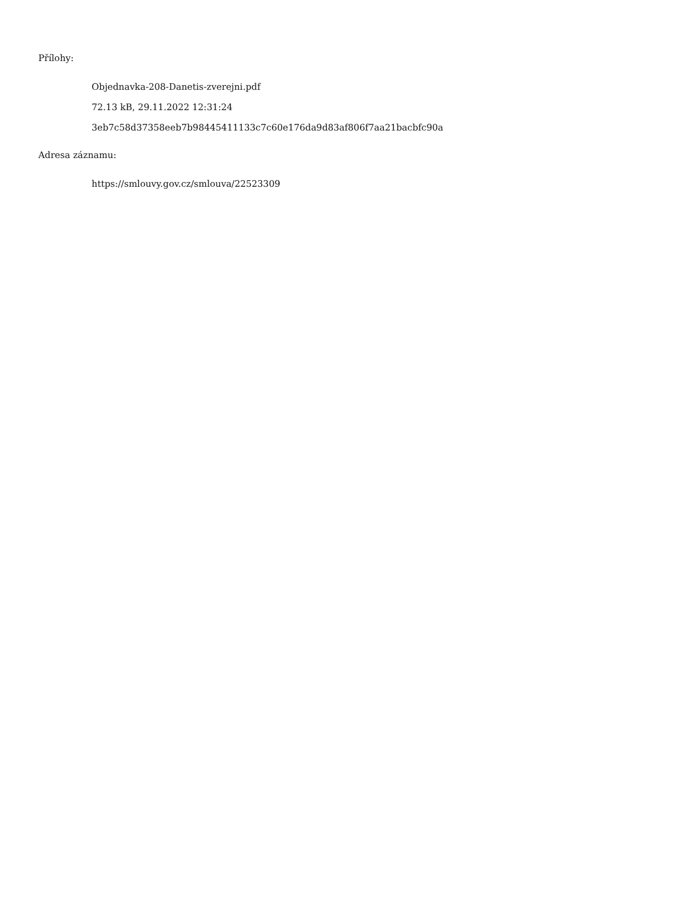Přílohy:
Objednavka-208-Danetis-zverejni.pdf
72.13 kB, 29.11.2022 12:31:24
3eb7c58d37358eeb7b98445411133c7c60e176da9d83af806f7aa21bacbfc90a
Adresa záznamu:
https://smlouvy.gov.cz/smlouva/22523309